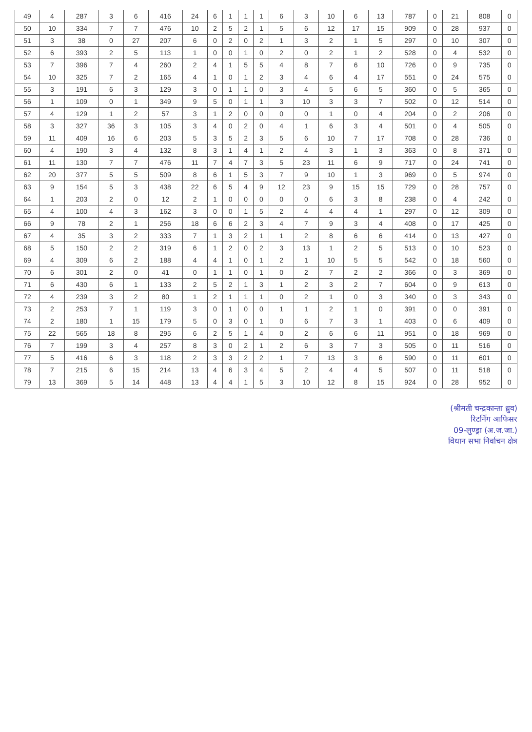| 49 | 4 | 287 | 3 | 6 | 416 | 24 | 6 | 1 | 1 | 1 | 6 | 3 | 10 | 6 | 13 | 787 | 0 | 21 | 808 | 0 |
| 50 | 10 | 334 | 7 | 7 | 476 | 10 | 2 | 5 | 2 | 1 | 5 | 6 | 12 | 17 | 15 | 909 | 0 | 28 | 937 | 0 |
| 51 | 3 | 38 | 0 | 27 | 207 | 6 | 0 | 2 | 0 | 2 | 1 | 3 | 2 | 1 | 5 | 297 | 0 | 10 | 307 | 0 |
| 52 | 6 | 393 | 2 | 5 | 113 | 1 | 0 | 0 | 1 | 0 | 2 | 0 | 2 | 1 | 2 | 528 | 0 | 4 | 532 | 0 |
| 53 | 7 | 396 | 7 | 4 | 260 | 2 | 4 | 1 | 5 | 5 | 4 | 8 | 7 | 6 | 10 | 726 | 0 | 9 | 735 | 0 |
| 54 | 10 | 325 | 7 | 2 | 165 | 4 | 1 | 0 | 1 | 2 | 3 | 4 | 6 | 4 | 17 | 551 | 0 | 24 | 575 | 0 |
| 55 | 3 | 191 | 6 | 3 | 129 | 3 | 0 | 1 | 1 | 0 | 3 | 4 | 5 | 6 | 5 | 360 | 0 | 5 | 365 | 0 |
| 56 | 1 | 109 | 0 | 1 | 349 | 9 | 5 | 0 | 1 | 1 | 3 | 10 | 3 | 3 | 7 | 502 | 0 | 12 | 514 | 0 |
| 57 | 4 | 129 | 1 | 2 | 57 | 3 | 1 | 2 | 0 | 0 | 0 | 0 | 1 | 0 | 4 | 204 | 0 | 2 | 206 | 0 |
| 58 | 3 | 327 | 36 | 3 | 105 | 3 | 4 | 0 | 2 | 0 | 4 | 1 | 6 | 3 | 4 | 501 | 0 | 4 | 505 | 0 |
| 59 | 11 | 409 | 16 | 6 | 203 | 5 | 3 | 5 | 2 | 3 | 5 | 6 | 10 | 7 | 17 | 708 | 0 | 28 | 736 | 0 |
| 60 | 4 | 190 | 3 | 4 | 132 | 8 | 3 | 1 | 4 | 1 | 2 | 4 | 3 | 1 | 3 | 363 | 0 | 8 | 371 | 0 |
| 61 | 11 | 130 | 7 | 7 | 476 | 11 | 7 | 4 | 7 | 3 | 5 | 23 | 11 | 6 | 9 | 717 | 0 | 24 | 741 | 0 |
| 62 | 20 | 377 | 5 | 5 | 509 | 8 | 6 | 1 | 5 | 3 | 7 | 9 | 10 | 1 | 3 | 969 | 0 | 5 | 974 | 0 |
| 63 | 9 | 154 | 5 | 3 | 438 | 22 | 6 | 5 | 4 | 9 | 12 | 23 | 9 | 15 | 15 | 729 | 0 | 28 | 757 | 0 |
| 64 | 1 | 203 | 2 | 0 | 12 | 2 | 1 | 0 | 0 | 0 | 0 | 0 | 6 | 3 | 8 | 238 | 0 | 4 | 242 | 0 |
| 65 | 4 | 100 | 4 | 3 | 162 | 3 | 0 | 0 | 1 | 5 | 2 | 4 | 4 | 4 | 1 | 297 | 0 | 12 | 309 | 0 |
| 66 | 9 | 78 | 2 | 1 | 256 | 18 | 6 | 6 | 2 | 3 | 4 | 7 | 9 | 3 | 4 | 408 | 0 | 17 | 425 | 0 |
| 67 | 4 | 35 | 3 | 2 | 333 | 7 | 1 | 3 | 2 | 1 | 1 | 2 | 8 | 6 | 6 | 414 | 0 | 13 | 427 | 0 |
| 68 | 5 | 150 | 2 | 2 | 319 | 6 | 1 | 2 | 0 | 2 | 3 | 13 | 1 | 2 | 5 | 513 | 0 | 10 | 523 | 0 |
| 69 | 4 | 309 | 6 | 2 | 188 | 4 | 4 | 1 | 0 | 1 | 2 | 1 | 10 | 5 | 5 | 542 | 0 | 18 | 560 | 0 |
| 70 | 6 | 301 | 2 | 0 | 41 | 0 | 1 | 1 | 0 | 1 | 0 | 2 | 7 | 2 | 2 | 366 | 0 | 3 | 369 | 0 |
| 71 | 6 | 430 | 6 | 1 | 133 | 2 | 5 | 2 | 1 | 3 | 1 | 2 | 3 | 2 | 7 | 604 | 0 | 9 | 613 | 0 |
| 72 | 4 | 239 | 3 | 2 | 80 | 1 | 2 | 1 | 1 | 1 | 0 | 2 | 1 | 0 | 3 | 340 | 0 | 3 | 343 | 0 |
| 73 | 2 | 253 | 7 | 1 | 119 | 3 | 0 | 1 | 0 | 0 | 1 | 1 | 2 | 1 | 0 | 391 | 0 | 0 | 391 | 0 |
| 74 | 2 | 180 | 1 | 15 | 179 | 5 | 0 | 3 | 0 | 1 | 0 | 6 | 7 | 3 | 1 | 403 | 0 | 6 | 409 | 0 |
| 75 | 22 | 565 | 18 | 8 | 295 | 6 | 2 | 5 | 1 | 4 | 0 | 2 | 6 | 6 | 11 | 951 | 0 | 18 | 969 | 0 |
| 76 | 7 | 199 | 3 | 4 | 257 | 8 | 3 | 0 | 2 | 1 | 2 | 6 | 3 | 7 | 3 | 505 | 0 | 11 | 516 | 0 |
| 77 | 5 | 416 | 6 | 3 | 118 | 2 | 3 | 3 | 2 | 2 | 1 | 7 | 13 | 3 | 6 | 590 | 0 | 11 | 601 | 0 |
| 78 | 7 | 215 | 6 | 15 | 214 | 13 | 4 | 6 | 3 | 4 | 5 | 2 | 4 | 4 | 5 | 507 | 0 | 11 | 518 | 0 |
| 79 | 13 | 369 | 5 | 14 | 448 | 13 | 4 | 4 | 1 | 5 | 3 | 10 | 12 | 8 | 15 | 924 | 0 | 28 | 952 | 0 |
(श्रीमती चन्द्रकान्ता ध्रुव)
रिटर्निंग आफिसर
09-लुण्ड्रा (अ.ज.जा.)
विधान सभा निर्वाचन क्षेत्र